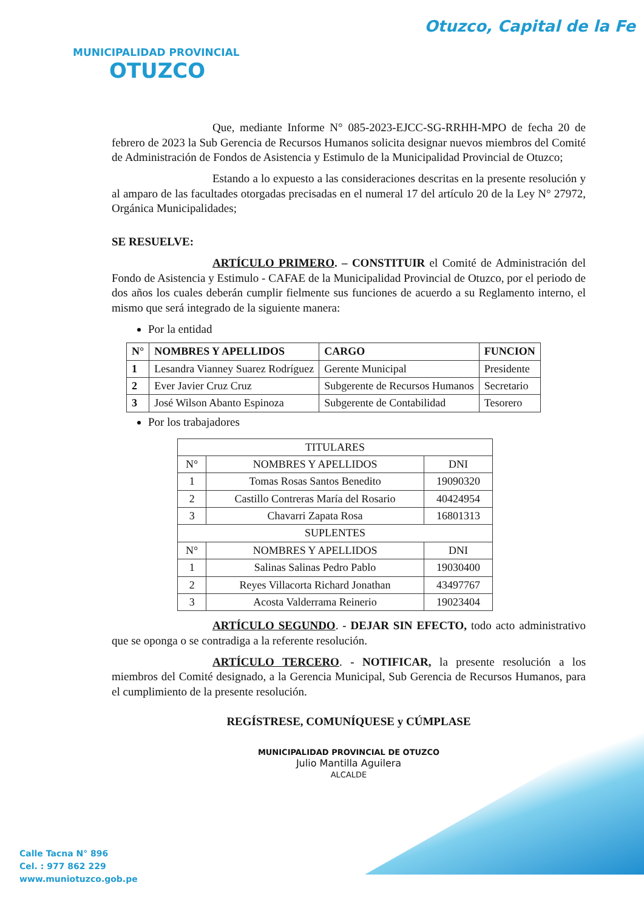MUNICIPALIDAD PROVINCIAL
OTUZCO
Otuzco, Capital de la Fe
Que, mediante Informe N° 085-2023-EJCC-SG-RRHH-MPO de fecha 20 de febrero de 2023 la Sub Gerencia de Recursos Humanos solicita designar nuevos miembros del Comité de Administración de Fondos de Asistencia y Estimulo de la Municipalidad Provincial de Otuzco;
Estando a lo expuesto a las consideraciones descritas en la presente resolución y al amparo de las facultades otorgadas precisadas en el numeral 17 del artículo 20 de la Ley N° 27972, Orgánica Municipalidades;
SE RESUELVE:
ARTÍCULO PRIMERO. – CONSTITUIR el Comité de Administración del Fondo de Asistencia y Estimulo - CAFAE de la Municipalidad Provincial de Otuzco, por el periodo de dos años los cuales deberán cumplir fielmente sus funciones de acuerdo a su Reglamento interno, el mismo que será integrado de la siguiente manera:
Por la entidad
| N° | NOMBRES Y APELLIDOS | CARGO | FUNCION |
| --- | --- | --- | --- |
| 1 | Lesandra Vianney Suarez Rodríguez | Gerente Municipal | Presidente |
| 2 | Ever Javier Cruz Cruz | Subgerente de Recursos Humanos | Secretario |
| 3 | José Wilson Abanto Espinoza | Subgerente de Contabilidad | Tesorero |
Por los trabajadores
| TITULARES | | |
| --- | --- | --- |
| N° | NOMBRES Y APELLIDOS | DNI |
| 1 | Tomas Rosas Santos Benedito | 19090320 |
| 2 | Castillo Contreras María del Rosario | 40424954 |
| 3 | Chavarri Zapata Rosa | 16801313 |
| SUPLENTES | | |
| N° | NOMBRES Y APELLIDOS | DNI |
| 1 | Salinas Salinas Pedro Pablo | 19030400 |
| 2 | Reyes Villacorta Richard Jonathan | 43497767 |
| 3 | Acosta Valderrama Reinerio | 19023404 |
ARTÍCULO SEGUNDO. - DEJAR SIN EFECTO, todo acto administrativo que se oponga o se contradiga a la referente resolución.
ARTÍCULO TERCERO. - NOTIFICAR, la presente resolución a los miembros del Comité designado, a la Gerencia Municipal, Sub Gerencia de Recursos Humanos, para el cumplimiento de la presente resolución.
REGÍSTRESE, COMUNÍQUESE y CÚMPLASE
MUNICIPALIDAD PROVINCIAL DE OTUZCO
Julio Mantilla Aguilera
ALCALDE
Calle Tacna N° 896
Cel. : 977 862 229
www.muniotuzco.gob.pe